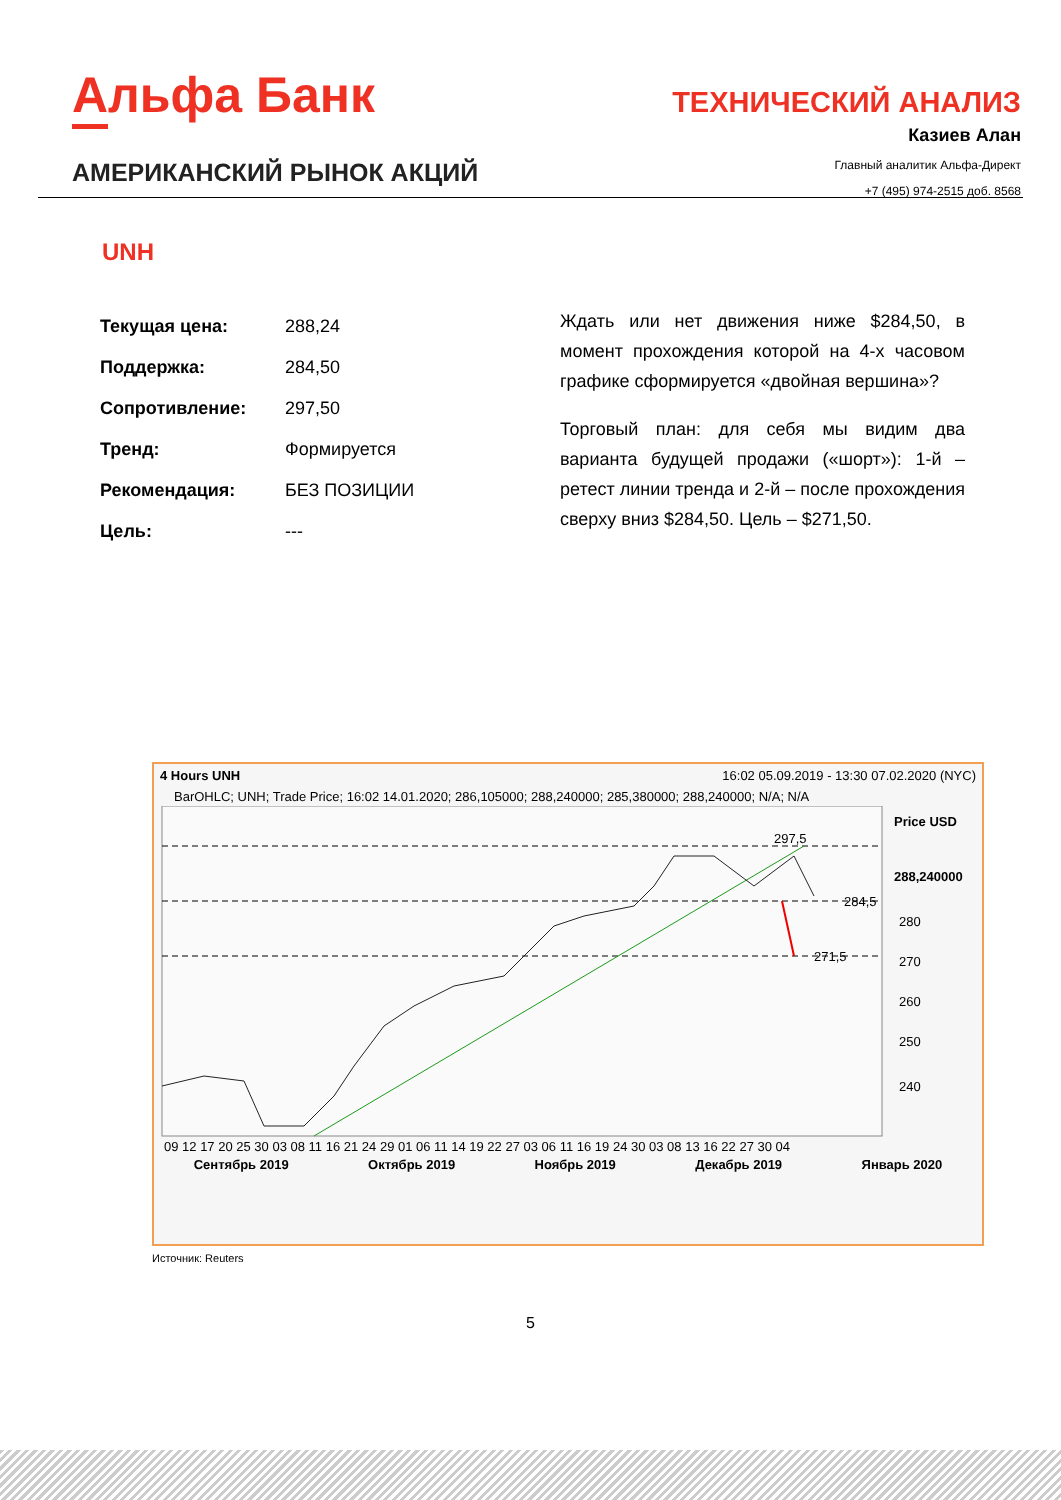Альфа Банк
ТЕХНИЧЕСКИЙ АНАЛИЗ
Казиев Алан
Главный аналитик Альфа-Директ
+7 (495) 974-2515 доб. 8568
АМЕРИКАНСКИЙ РЫНОК АКЦИЙ
UNH
| Текущая цена: | 288,24 |
| Поддержка: | 284,50 |
| Сопротивление: | 297,50 |
| Тренд: | Формируется |
| Рекомендация: | БЕЗ ПОЗИЦИИ |
| Цель: | --- |
Ждать или нет движения ниже $284,50, в момент прохождения которой на 4-х часовом графике сформируется «двойная вершина»?
Торговый план: для себя мы видим два варианта будущей продажи («шорт»): 1-й – ретест линии тренда и 2-й – после прохождения сверху вниз $284,50. Цель – $271,50.
4 Hours UNH 16:02 05.09.2019 - 13:30 07.02.2020 (NYC)
BarOHLC; UNH; Trade Price; 16:02 14.01.2020; 286,105000; 288,240000; 285,380000; 288,240000; N/A; N/A
297,5
284,5
271,5
Price USD
288,240000
280
270
260
250
240
09 12 17 20 25 30 03 08 11 16 21 24 29 01 06 11 14 19 22 27 03 06 11 16 19 24 30 03 08 13 16 22 27 30 04
Сентябрь 2019 Октябрь 2019 Ноябрь 2019 Декабрь 2019 Январь 2020
Источник: Reuters
5